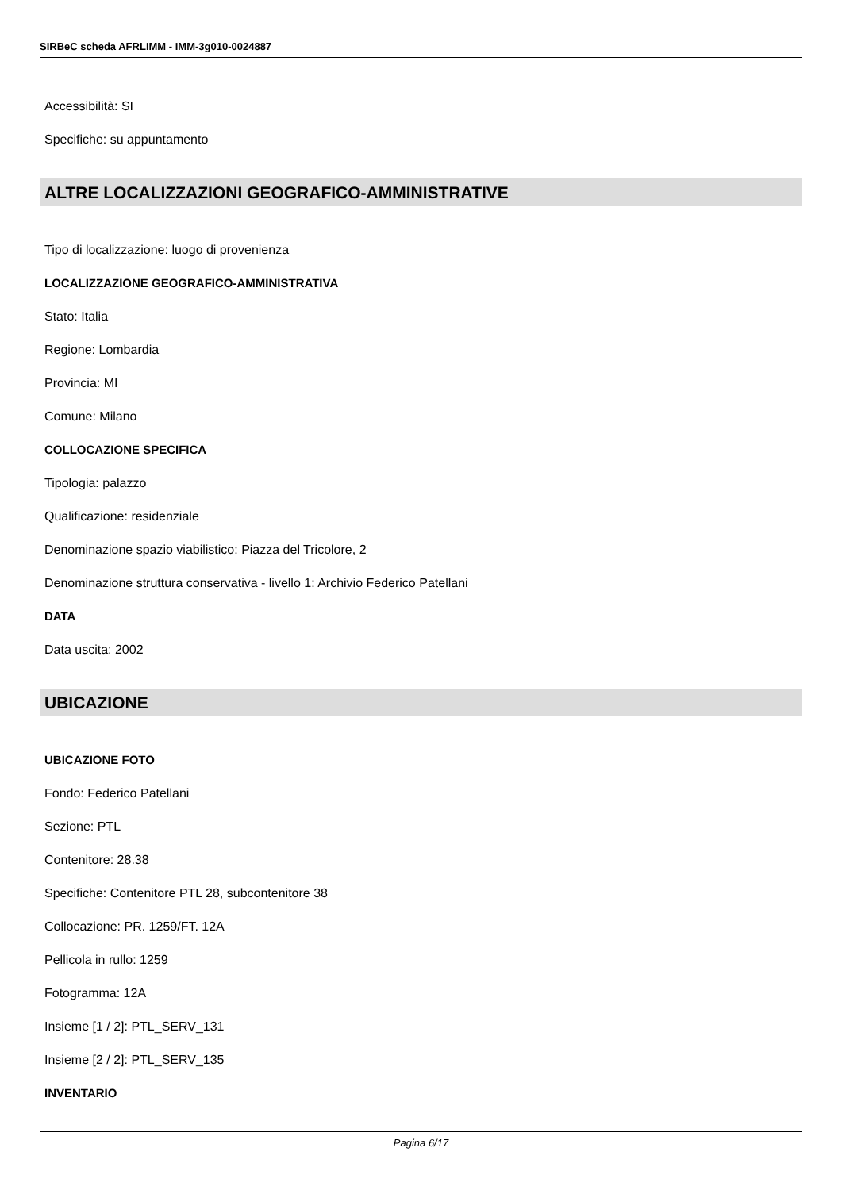SIRBeC scheda AFRLIMM - IMM-3g010-0024887
Accessibilità: SI
Specifiche: su appuntamento
ALTRE LOCALIZZAZIONI GEOGRAFICO-AMMINISTRATIVE
Tipo di localizzazione: luogo di provenienza
LOCALIZZAZIONE GEOGRAFICO-AMMINISTRATIVA
Stato: Italia
Regione: Lombardia
Provincia: MI
Comune: Milano
COLLOCAZIONE SPECIFICA
Tipologia: palazzo
Qualificazione: residenziale
Denominazione spazio viabilistico: Piazza del Tricolore, 2
Denominazione struttura conservativa - livello 1: Archivio Federico Patellani
DATA
Data uscita: 2002
UBICAZIONE
UBICAZIONE FOTO
Fondo: Federico Patellani
Sezione: PTL
Contenitore: 28.38
Specifiche: Contenitore PTL 28, subcontenitore 38
Collocazione: PR. 1259/FT. 12A
Pellicola in rullo: 1259
Fotogramma: 12A
Insieme [1 / 2]: PTL_SERV_131
Insieme [2 / 2]: PTL_SERV_135
INVENTARIO
Pagina 6/17